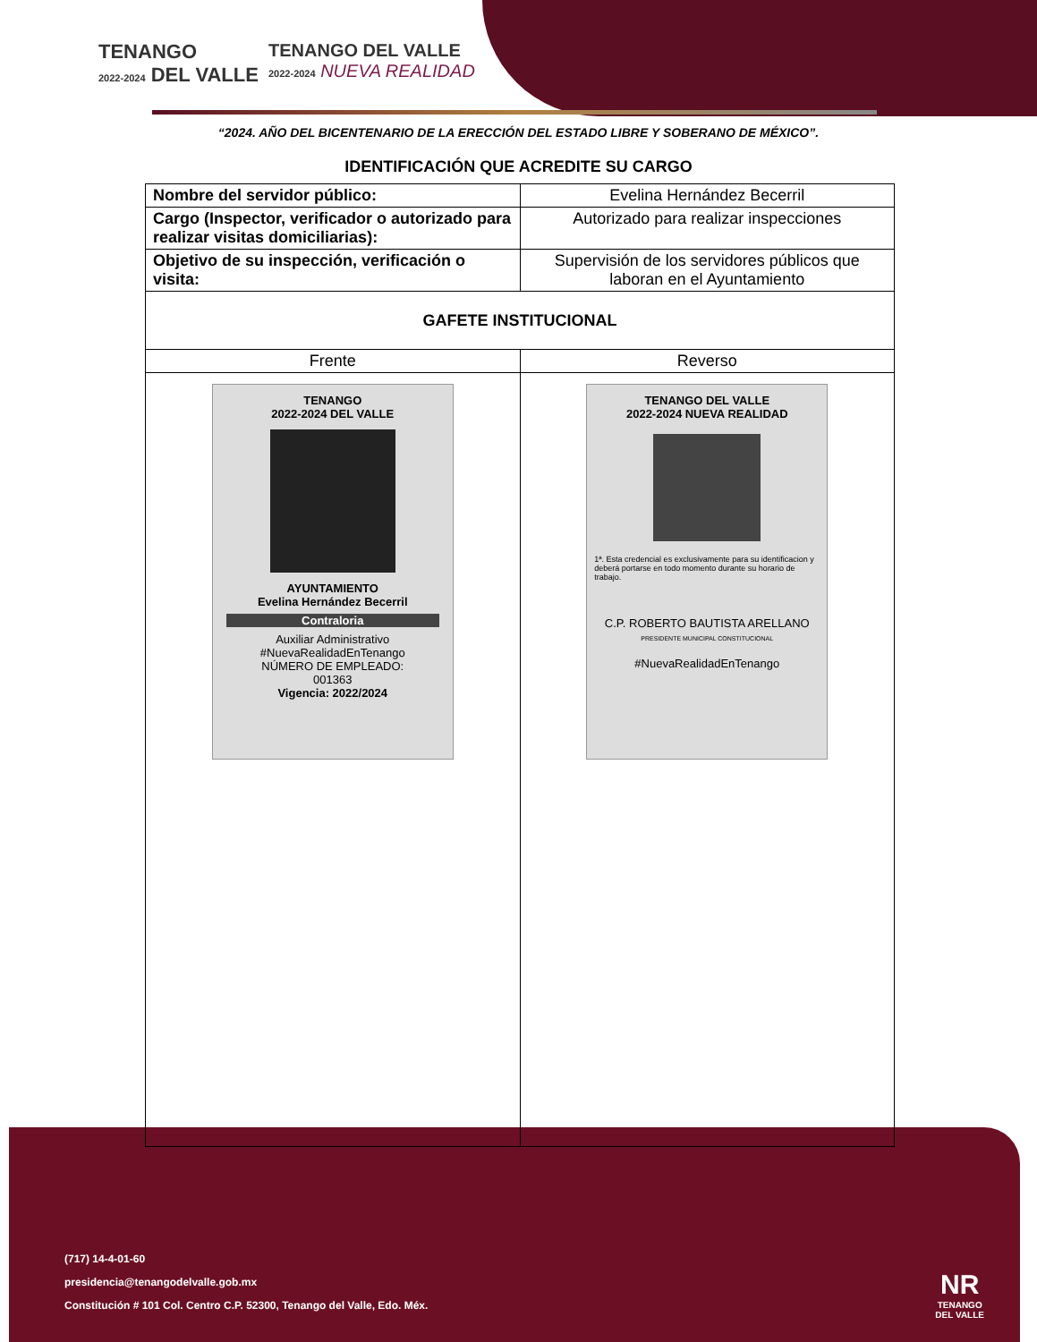TENANGO
2022-2024 DEL VALLE
TENANGO DEL VALLE
2022-2024 NUEVA REALIDAD
“2024. AÑO DEL BICENTENARIO DE LA ERECCIÓN DEL ESTADO LIBRE Y SOBERANO DE MÉXICO”.
IDENTIFICACIÓN QUE ACREDITE SU CARGO
| Nombre del servidor público: | Evelina Hernández Becerril |
| Cargo (Inspector, verificador o autorizado para realizar visitas domiciliarias): | Autorizado para realizar inspecciones |
| Objetivo de su inspección, verificación o visita: | Supervisión de los servidores públicos que laboran en el Ayuntamiento |
| GAFETE INSTITUCIONAL | |
| Frente | Reverso |
| TENANGO 2022-2024 DEL VALLE AYUNTAMIENTO Evelina Hernández Becerril Contraloria Auxiliar Administrativo #NuevaRealidadEnTenango NÚMERO DE EMPLEADO: 001363 Vigencia: 2022/2024 | TENANGO DEL VALLE 2022-2024 NUEVA REALIDAD 1ª. Esta credencial es exclusivamente para su identificacion y deberá portarse en todo momento durante su horario de trabajo. C.P. ROBERTO BAUTISTA ARELLANO PRESIDENTE MUNICIPAL CONSTITUCIONAL #NuevaRealidadEnTenango |
(717) 14-4-01-60
presidencia@tenangodelvalle.gob.mx
Constitución # 101 Col. Centro C.P. 52300, Tenango del Valle, Edo. Méx.
NR
TENANGO
DEL VALLE